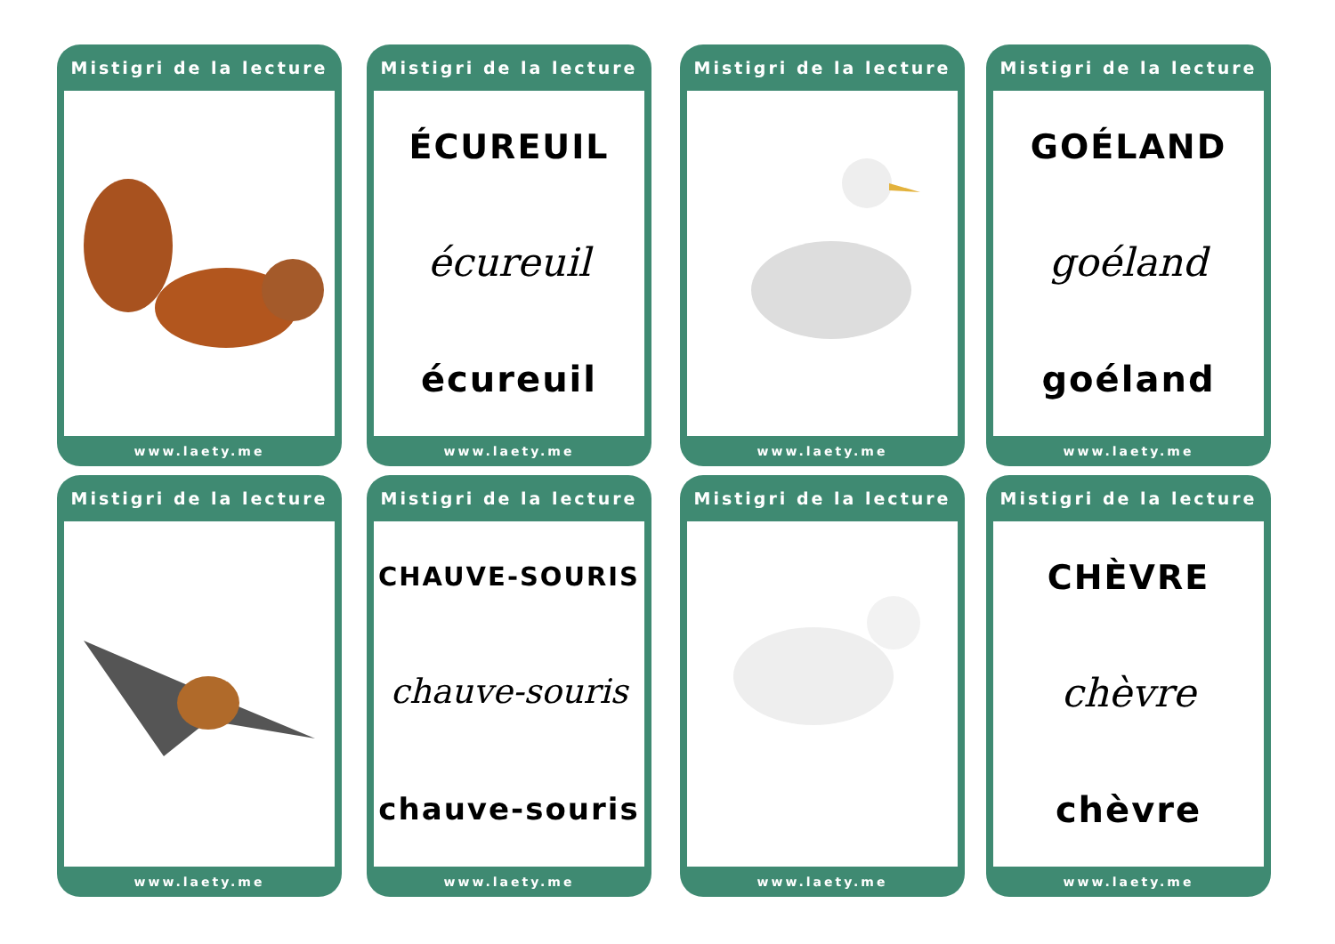Mistigri de la lecture
www.laety.me
Mistigri de la lecture
ÉCUREUIL
écureuil
écureuil
www.laety.me
Mistigri de la lecture
www.laety.me
Mistigri de la lecture
GOÉLAND
goéland
goéland
www.laety.me
Mistigri de la lecture
www.laety.me
Mistigri de la lecture
CHAUVE-SOURIS
chauve-souris
chauve-souris
www.laety.me
Mistigri de la lecture
www.laety.me
Mistigri de la lecture
CHÈVRE
chèvre
chèvre
www.laety.me